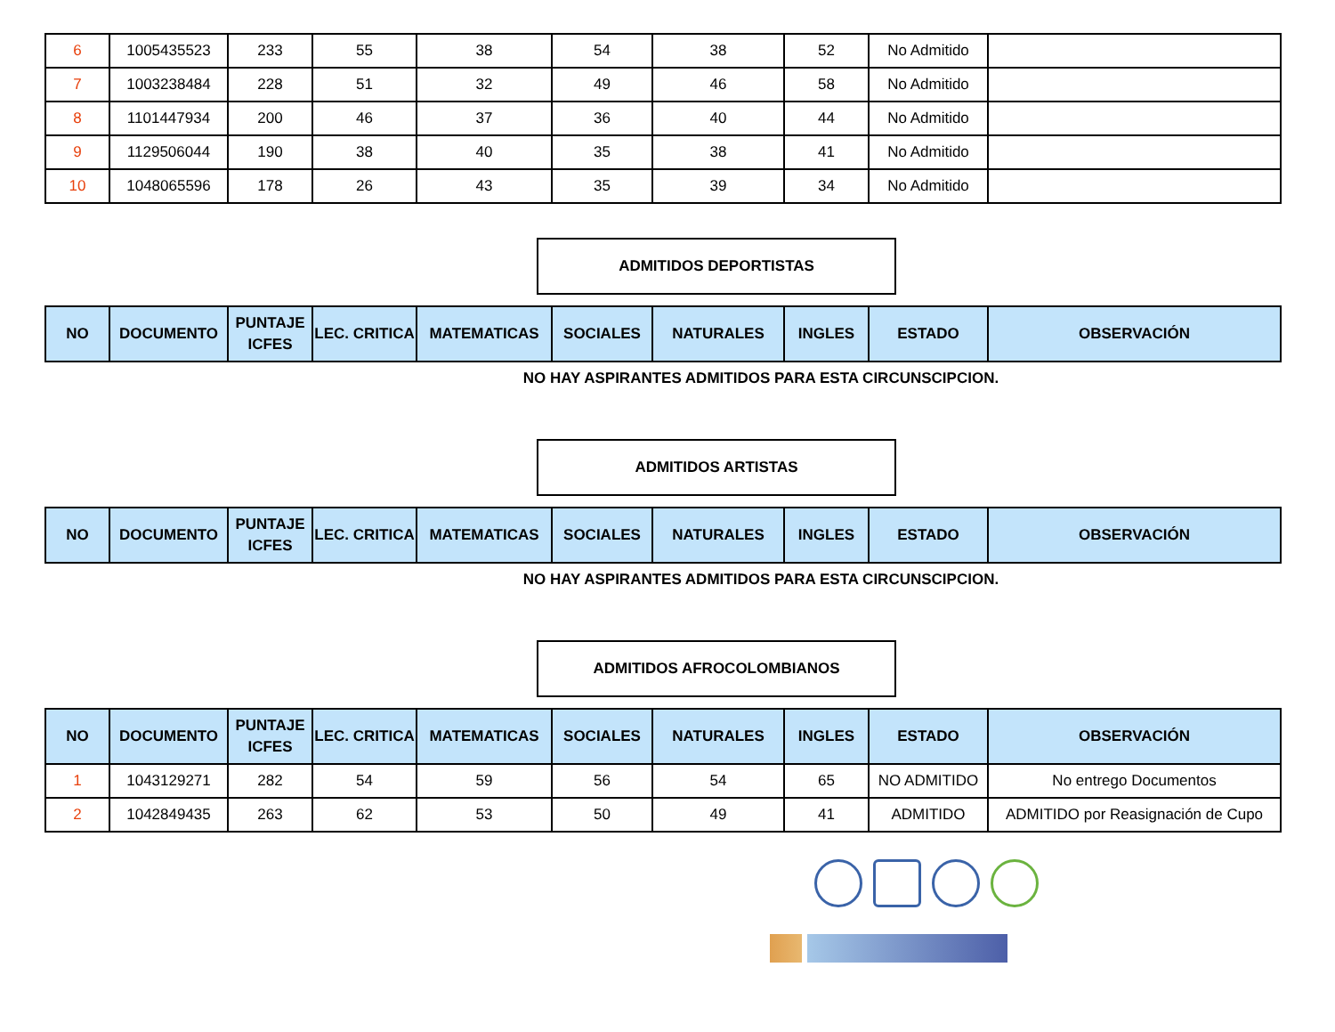| 6 | 1005435523 | 233 | 55 | 38 | 54 | 38 | 52 | No Admitido | |
| 7 | 1003238484 | 228 | 51 | 32 | 49 | 46 | 58 | No Admitido | |
| 8 | 1101447934 | 200 | 46 | 37 | 36 | 40 | 44 | No Admitido | |
| 9 | 1129506044 | 190 | 38 | 40 | 35 | 38 | 41 | No Admitido | |
| 10 | 1048065596 | 178 | 26 | 43 | 35 | 39 | 34 | No Admitido | |
ADMITIDOS DEPORTISTAS
| NO | DOCUMENTO | PUNTAJE ICFES | LEC. CRITICA | MATEMATICAS | SOCIALES | NATURALES | INGLES | ESTADO | OBSERVACIÓN |
| --- | --- | --- | --- | --- | --- | --- | --- | --- | --- |
NO HAY ASPIRANTES ADMITIDOS PARA ESTA CIRCUNSCIPCION.
ADMITIDOS ARTISTAS
| NO | DOCUMENTO | PUNTAJE ICFES | LEC. CRITICA | MATEMATICAS | SOCIALES | NATURALES | INGLES | ESTADO | OBSERVACIÓN |
| --- | --- | --- | --- | --- | --- | --- | --- | --- | --- |
NO HAY ASPIRANTES ADMITIDOS PARA ESTA CIRCUNSCIPCION.
ADMITIDOS AFROCOLOMBIANOS
| NO | DOCUMENTO | PUNTAJE ICFES | LEC. CRITICA | MATEMATICAS | SOCIALES | NATURALES | INGLES | ESTADO | OBSERVACIÓN |
| --- | --- | --- | --- | --- | --- | --- | --- | --- | --- |
| 1 | 1043129271 | 282 | 54 | 59 | 56 | 54 | 65 | NO ADMITIDO | No entrego Documentos |
| 2 | 1042849435 | 263 | 62 | 53 | 50 | 49 | 41 | ADMITIDO | ADMITIDO por Reasignación de Cupo |